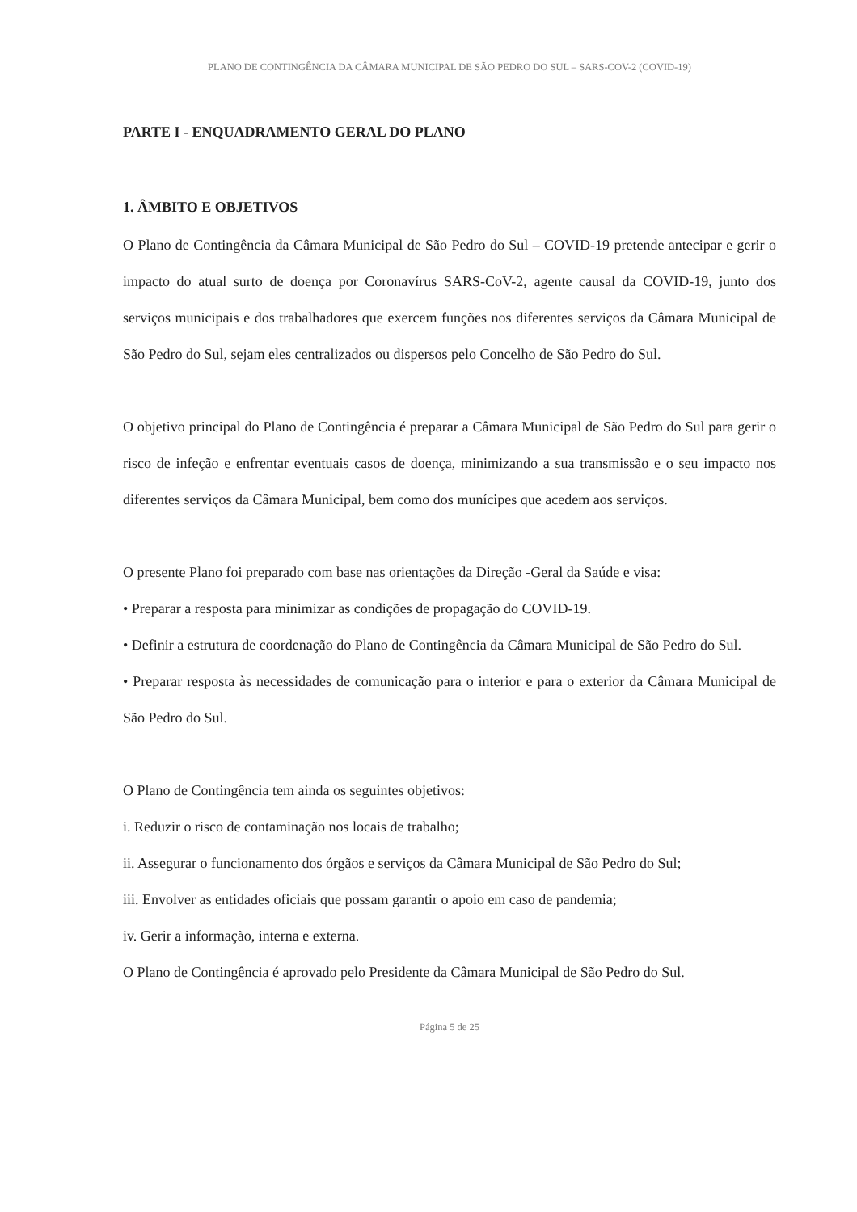PLANO DE CONTINGÊNCIA DA CÂMARA MUNICIPAL DE SÃO PEDRO DO SUL – SARS-COV-2 (COVID-19)
PARTE I - ENQUADRAMENTO GERAL DO PLANO
1. ÂMBITO E OBJETIVOS
O Plano de Contingência da Câmara Municipal de São Pedro do Sul – COVID-19 pretende antecipar e gerir o impacto do atual surto de doença por Coronavírus SARS-CoV-2, agente causal da COVID-19, junto dos serviços municipais e dos trabalhadores que exercem funções nos diferentes serviços da Câmara Municipal de São Pedro do Sul, sejam eles centralizados ou dispersos pelo Concelho de São Pedro do Sul.
O objetivo principal do Plano de Contingência é preparar a Câmara Municipal de São Pedro do Sul para gerir o risco de infeção e enfrentar eventuais casos de doença, minimizando a sua transmissão e o seu impacto nos diferentes serviços da Câmara Municipal, bem como dos munícipes que acedem aos serviços.
O presente Plano foi preparado com base nas orientações da Direção -Geral da Saúde e visa:
• Preparar a resposta para minimizar as condições de propagação do COVID-19.
• Definir a estrutura de coordenação do Plano de Contingência da Câmara Municipal de São Pedro do Sul.
• Preparar resposta às necessidades de comunicação para o interior e para o exterior da Câmara Municipal de São Pedro do Sul.
O Plano de Contingência tem ainda os seguintes objetivos:
i. Reduzir o risco de contaminação nos locais de trabalho;
ii. Assegurar o funcionamento dos órgãos e serviços da Câmara Municipal de São Pedro do Sul;
iii. Envolver as entidades oficiais que possam garantir o apoio em caso de pandemia;
iv. Gerir a informação, interna e externa.
O Plano de Contingência é aprovado pelo Presidente da Câmara Municipal de São Pedro do Sul.
Página 5 de 25